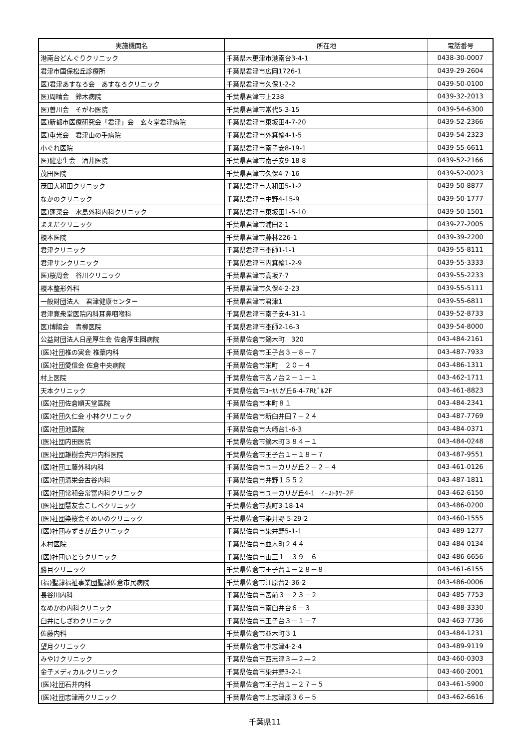| 実施機関名 | 所在地 | 電話番号 |
| --- | --- | --- |
| 港南台どんぐりクリニック | 千葉県木更津市港南台3-4-1 | 0438-30-0007 |
| 君津市国保松丘診療所 | 千葉県君津市広岡1726-1 | 0439-29-2604 |
| 医)君津あすなろ会 あすなろクリニック | 千葉県君津市久保1-2-2 | 0439-50-0100 |
| 医)周晴会 鈴木病院 | 千葉県君津市上238 | 0439-32-2013 |
| 医)曽川会 そがわ医院 | 千葉県君津市常代5-3-15 | 0439-54-6300 |
| 医)新都市医療研究会「君津」会 玄々堂君津病院 | 千葉県君津市東坂田4-7-20 | 0439-52-2366 |
| 医)重光会 君津山の手病院 | 千葉県君津市外箕輪4-1-5 | 0439-54-2323 |
| 小ぐれ医院 | 千葉県君津市南子安8-19-1 | 0439-55-6611 |
| 医)健恵生会 酒井医院 | 千葉県君津市南子安9-18-8 | 0439-52-2166 |
| 茂田医院 | 千葉県君津市久保4-7-16 | 0439-52-0023 |
| 茂田大和田クリニック | 千葉県君津市大和田5-1-2 | 0439-50-8877 |
| なかのクリニック | 千葉県君津市中野4-15-9 | 0439-50-1777 |
| 医)蓬菜会 水島外科内科クリニック | 千葉県君津市東坂田1-5-10 | 0439-50-1501 |
| まえだクリニック | 千葉県君津市浦田2-1 | 0439-27-2005 |
| 榎本医院 | 千葉県君津市藤林226-1 | 0439-39-2200 |
| 君津クリニック | 千葉県君津市杢師1-1-1 | 0439-55-8111 |
| 君津サンクリニック | 千葉県君津市内箕輪1-2-9 | 0439-55-3333 |
| 医)桜周会 谷川クリニック | 千葉県君津市高坂7-7 | 0439-55-2233 |
| 榎本整形外科 | 千葉県君津市久保4-2-23 | 0439-55-5111 |
| 一般財団法人 君津健康センター | 千葉県君津市君津1 | 0439-55-6811 |
| 君津寛衆堂医院内科耳鼻咽喉科 | 千葉県君津市南子安4-31-1 | 0439-52-8733 |
| 医)博陽会 青柳医院 | 千葉県君津市杢師2-16-3 | 0439-54-8000 |
| 公益財団法人日産厚生会 佐倉厚生園病院 | 千葉県佐倉市鏑木町 320 | 043-484-2161 |
| (医)社団椎の実会 椎葉内科 | 千葉県佐倉市王子台３－８－７ | 043-487-7933 |
| (医)社団愛信会 佐倉中央病院 | 千葉県佐倉市栄町 ２０－４ | 043-486-1311 |
| 村上医院 | 千葉県佐倉市宮ノ台２－１－１ | 043-462-1711 |
| 天本クリニック | 千葉県佐倉市ﾕｰｶﾘが丘6-4-7Rﾋﾞﾙ2F | 043-461-8823 |
| (医)社団佐倉順天堂医院 | 千葉県佐倉市本町８１ | 043-484-2341 |
| (医)社団久仁会 小林クリニック | 千葉県佐倉市新臼井田７－２４ | 043-487-7769 |
| (医)社団池医院 | 千葉県佐倉市大崎台1-6-3 | 043-484-0371 |
| (医)社団内田医院 | 千葉県佐倉市鏑木町３８４－１ | 043-484-0248 |
| (医)社団雄樹会宍戸内科医院 | 千葉県佐倉市王子台１－１８－７ | 043-487-9551 |
| (医)社団工藤外科内科 | 千葉県佐倉市ユーカリが丘２－２－４ | 043-461-0126 |
| (医)社団清栄会古谷内科 | 千葉県佐倉市井野１５５２ | 043-487-1811 |
| (医)社団常和会常富内科クリニック | 千葉県佐倉市ユーカリが丘4-1 ｲｰｽﾄﾀﾜｰ2F | 043-462-6150 |
| (医)社団慧友会こしベクリニック | 千葉県佐倉市表町3-18-14 | 043-486-0200 |
| (医)社団染桜会そめいのクリニック | 千葉県佐倉市染井野 5-29-2 | 043-460-1555 |
| (医)社団みずきが丘クリニック | 千葉県佐倉市染井野5-1-1 | 043-489-1277 |
| 木村医院 | 千葉県佐倉市並木町２４４ | 043-484-0134 |
| (医)社団いとうクリニック | 千葉県佐倉市山王１－３９－６ | 043-486-6656 |
| 勝目クリニック | 千葉県佐倉市王子台１－２８－８ | 043-461-6155 |
| (福)聖隷福祉事業団聖隷佐倉市民病院 | 千葉県佐倉市江原台2-36-2 | 043-486-0006 |
| 長谷川内科 | 千葉県佐倉市宮前３－２３－２ | 043-485-7753 |
| なめかわ内科クリニック | 千葉県佐倉市南臼井台６－３ | 043-488-3330 |
| 臼井にしざわクリニック | 千葉県佐倉市王子台３－１－７ | 043-463-7736 |
| 佐藤内科 | 千葉県佐倉市並木町３１ | 043-484-1231 |
| 望月クリニック | 千葉県佐倉市中志津4-2-4 | 043-489-9119 |
| みやけクリニック | 千葉県佐倉市西志津３—２—２ | 043-460-0303 |
| 金子メディカルクリニック | 千葉県佐倉市染井野3-2-1 | 043-460-2001 |
| (医)社団石井内科 | 千葉県佐倉市王子台１－２７－５ | 043-461-5900 |
| (医)社団志津南クリニック | 千葉県佐倉市上志津原３６－５ | 043-462-6616 |
千葉県11